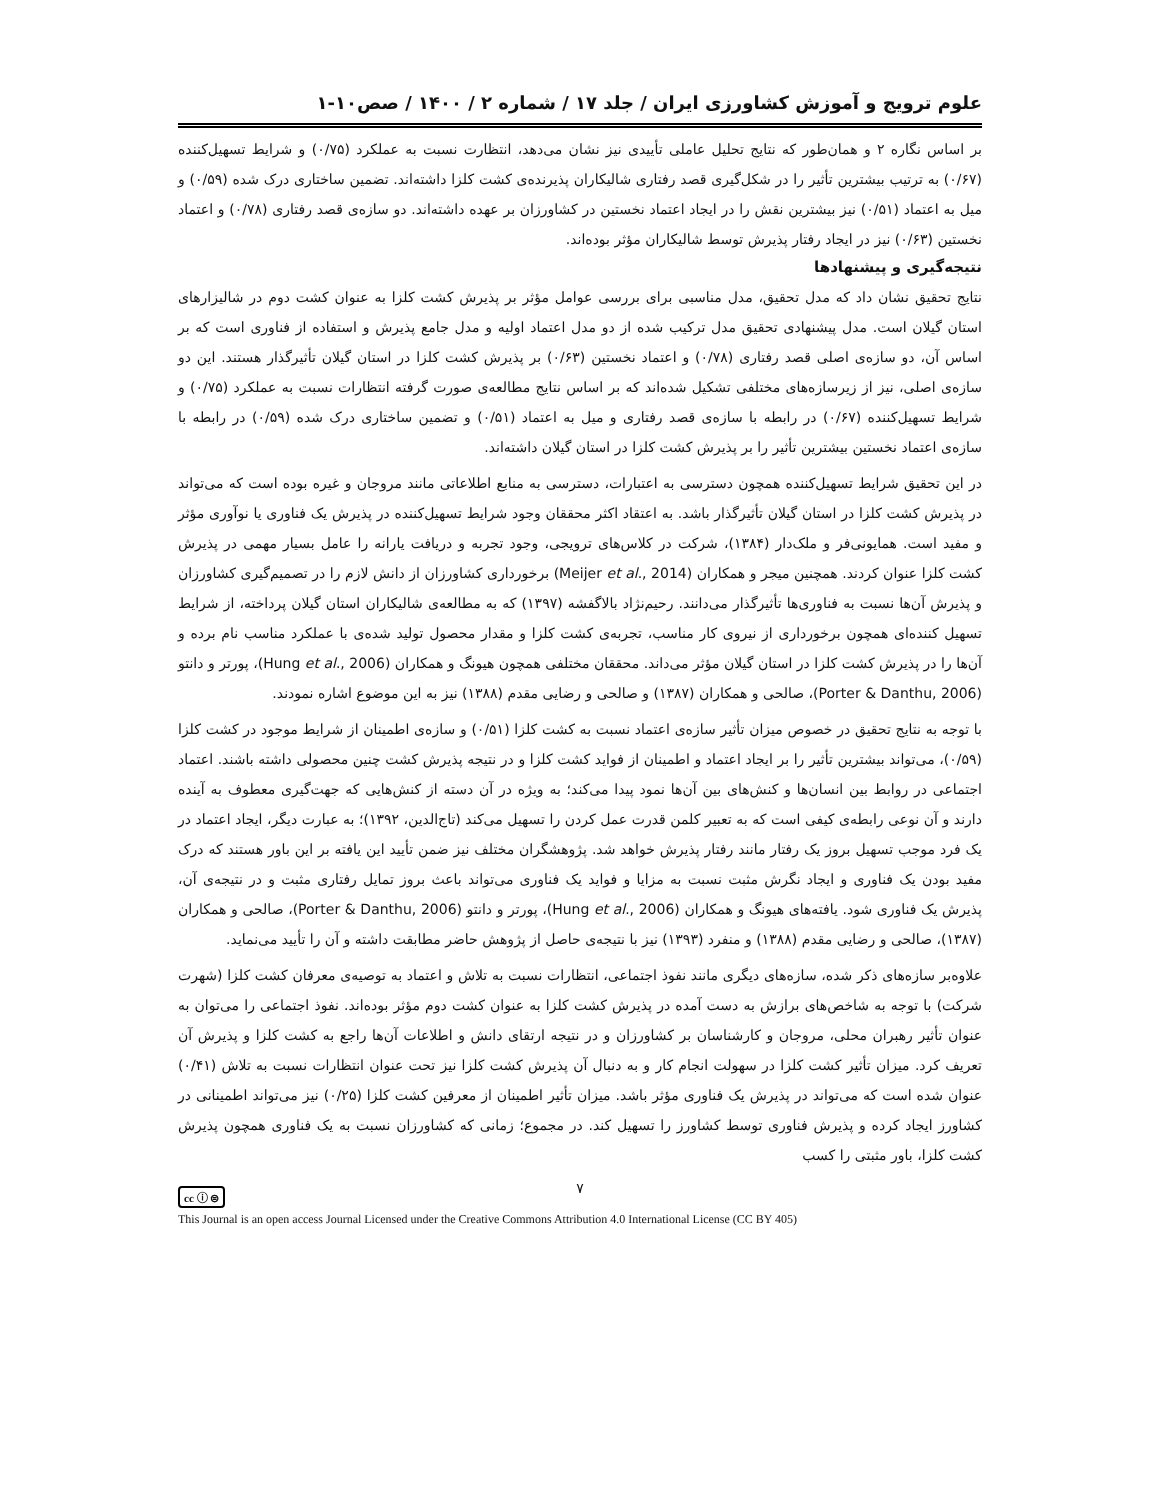علوم ترویج و آموزش کشاورزی ایران / جلد ۱۷ / شماره ۲ / ۱۴۰۰ / صص۱۰-۱
بر اساس نگاره ۲ و همان‌طور که نتایج تحلیل عاملی تأییدی نیز نشان می‌دهد، انتظارت نسبت به عملکرد (۰/۷۵) و شرایط تسهیل‌کننده (۰/۶۷) به ترتیب بیشترین تأثیر را در شکل‌گیری قصد رفتاری شالیکاران پذیرنده‌ی کشت کلزا داشته‌اند. تضمین ساختاری درک شده (۰/۵۹) و میل به اعتماد (۰/۵۱) نیز بیشترین نقش را در ایجاد اعتماد نخستین در کشاورزان بر عهده داشته‌اند. دو سازه‌ی قصد رفتاری (۰/۷۸) و اعتماد نخستین (۰/۶۳) نیز در ایجاد رفتار پذیرش توسط شالیکاران مؤثر بوده‌اند.
نتیجه‌گیری و پیشنهادها
نتایج تحقیق نشان داد که مدل تحقیق، مدل مناسبی برای بررسی عوامل مؤثر بر پذیرش کشت کلزا به عنوان کشت دوم در شالیزارهای استان گیلان است. مدل پیشنهادی تحقیق مدل ترکیب شده از دو مدل اعتماد اولیه و مدل جامع پذیرش و استفاده از فناوری است که بر اساس آن، دو سازه‌ی اصلی قصد رفتاری (۰/۷۸) و اعتماد نخستین (۰/۶۳) بر پذیرش کشت کلزا در استان گیلان تأثیرگذار هستند. این دو سازه‌ی اصلی، نیز از زیرسازه‌های مختلفی تشکیل شده‌اند که بر اساس نتایج مطالعه‌ی صورت گرفته انتظارات نسبت به عملکرد (۰/۷۵) و شرایط تسهیل‌کننده (۰/۶۷) در رابطه با سازه‌ی قصد رفتاری و میل به اعتماد (۰/۵۱) و تضمین ساختاری درک شده (۰/۵۹) در رابطه با سازه‌ی اعتماد نخستین بیشترین تأثیر را بر پذیرش کشت کلزا در استان گیلان داشته‌اند.
در این تحقیق شرایط تسهیل‌کننده همچون دسترسی به اعتبارات، دسترسی به منابع اطلاعاتی مانند مروجان و غیره بوده است که می‌تواند در پذیرش کشت کلزا در استان گیلان تأثیرگذار باشد. به اعتقاد اکثر محققان وجود شرایط تسهیل‌کننده در پذیرش یک فناوری یا نوآوری مؤثر و مفید است. همایونی‌فر و ملک‌دار (۱۳۸۴)، شرکت در کلاس‌های ترویجی، وجود تجربه و دریافت یارانه را عامل بسیار مهمی در پذیرش کشت کلزا عنوان کردند. همچنین میجر و همکاران (Meijer et al., 2014) برخورداری کشاورزان از دانش لازم را در تصمیم‌گیری کشاورزان و پذیرش آن‌ها نسبت به فناوری‌ها تأثیرگذار می‌دانند. رحیم‌نژاد بالاگفشه (۱۳۹۷) که به مطالعه‌ی شالیکاران استان گیلان پرداخته، از شرایط تسهیل کننده‌ای همچون برخورداری از نیروی کار مناسب، تجربه‌ی کشت کلزا و مقدار محصول تولید شده‌ی با عملکرد مناسب نام برده و آن‌ها را در پذیرش کشت کلزا در استان گیلان مؤثر می‌داند. محققان مختلفی همچون هیونگ و همکاران (Hung et al., 2006)، پورتر و دانتو (Porter & Danthu, 2006)، صالحی و همکاران (۱۳۸۷) و صالحی و رضایی مقدم (۱۳۸۸) نیز به این موضوع اشاره نمودند.
با توجه به نتایج تحقیق در خصوص میزان تأثیر سازه‌ی اعتماد نسبت به کشت کلزا (۰/۵۱) و سازه‌ی اطمینان از شرایط موجود در کشت کلزا (۰/۵۹)، می‌تواند بیشترین تأثیر را بر ایجاد اعتماد و اطمینان از فواید کشت کلزا و در نتیجه پذیرش کشت چنین محصولی داشته باشند. اعتماد اجتماعی در روابط بین انسان‌ها و کنش‌های بین آن‌ها نمود پیدا می‌کند؛ به ویژه در آن دسته از کنش‌هایی که جهت‌گیری معطوف به آینده دارند و آن نوعی رابطه‌ی کیفی است که به تعبیر کلمن قدرت عمل کردن را تسهیل می‌کند (تاج‌الدین، ۱۳۹۲)؛ به عبارت دیگر، ایجاد اعتماد در یک فرد موجب تسهیل بروز یک رفتار مانند رفتار پذیرش خواهد شد. پژوهشگران مختلف نیز ضمن تأیید این یافته بر این باور هستند که درک مفید بودن یک فناوری و ایجاد نگرش مثبت نسبت به مزایا و فواید یک فناوری می‌تواند باعث بروز تمایل رفتاری مثبت و در نتیجه‌ی آن، پذیرش یک فناوری شود. یافته‌های هیونگ و همکاران (Hung et al., 2006)، پورتر و دانتو (Porter & Danthu, 2006)، صالحی و همکاران (۱۳۸۷)، صالحی و رضایی مقدم (۱۳۸۸) و منفرد (۱۳۹۳) نیز با نتیجه‌ی حاصل از پژوهش حاضر مطابقت داشته و آن را تأیید می‌نماید.
علاوه‌بر سازه‌های ذکر شده، سازه‌های دیگری مانند نفوذ اجتماعی، انتظارات نسبت به تلاش و اعتماد به توصیه‌ی معرفان کشت کلزا (شهرت شرکت) با توجه به شاخص‌های برازش به دست آمده در پذیرش کشت کلزا به عنوان کشت دوم مؤثر بوده‌اند. نفوذ اجتماعی را می‌توان به عنوان تأثیر رهبران محلی، مروجان و کارشناسان بر کشاورزان و در نتیجه ارتقای دانش و اطلاعات آن‌ها راجع به کشت کلزا و پذیرش آن تعریف کرد. میزان تأثیر کشت کلزا در سهولت انجام کار و به دنبال آن پذیرش کشت کلزا نیز تحت عنوان انتظارات نسبت به تلاش (۰/۴۱) عنوان شده است که می‌تواند در پذیرش یک فناوری مؤثر باشد. میزان تأثیر اطمینان از معرفین کشت کلزا (۰/۲۵) نیز می‌تواند اطمینانی در کشاورز ایجاد کرده و پذیرش فناوری توسط کشاورز را تسهیل کند. در مجموع؛ زمانی که کشاورزان نسبت به یک فناوری همچون پذیرش کشت کلزا، باور مثبتی را کسب
۷
cc ⓘ ⊜
This Journal is an open access Journal Licensed under the Creative Commons Attribution 4.0 International License (CC BY 405)